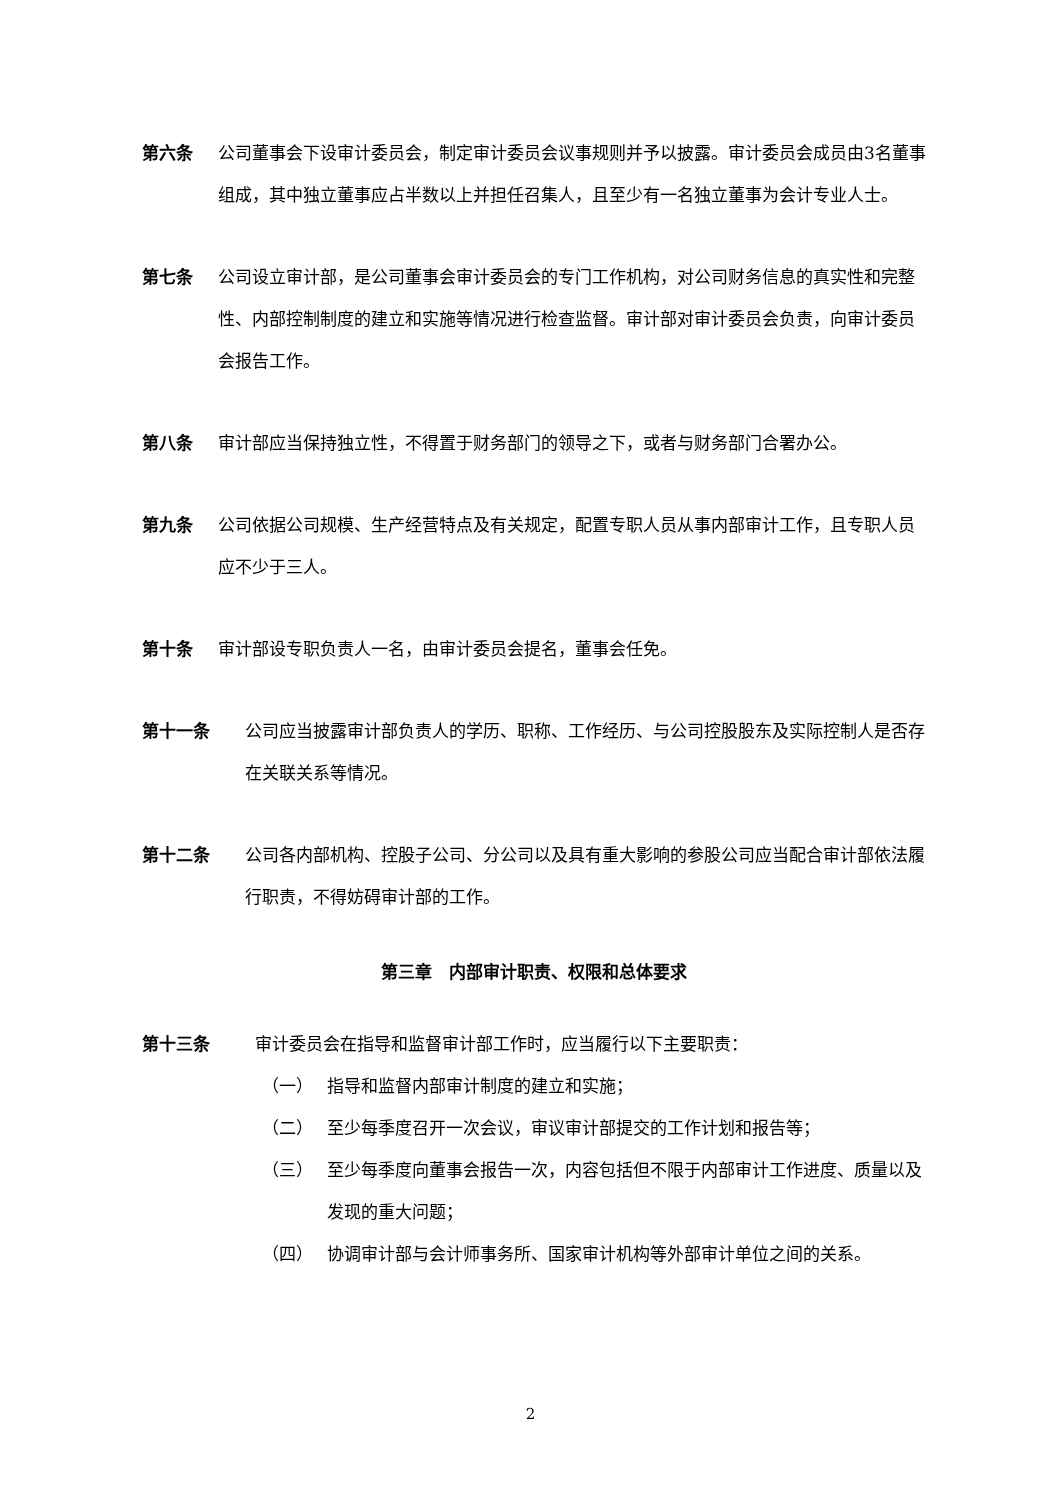第六条 公司董事会下设审计委员会，制定审计委员会议事规则并予以披露。审计委员会成员由3名董事组成，其中独立董事应占半数以上并担任召集人，且至少有一名独立董事为会计专业人士。
第七条 公司设立审计部，是公司董事会审计委员会的专门工作机构，对公司财务信息的真实性和完整性、内部控制制度的建立和实施等情况进行检查监督。审计部对审计委员会负责，向审计委员会报告工作。
第八条 审计部应当保持独立性，不得置于财务部门的领导之下，或者与财务部门合署办公。
第九条 公司依据公司规模、生产经营特点及有关规定，配置专职人员从事内部审计工作，且专职人员应不少于三人。
第十条 审计部设专职负责人一名，由审计委员会提名，董事会任免。
第十一条 公司应当披露审计部负责人的学历、职称、工作经历、与公司控股股东及实际控制人是否存在关联关系等情况。
第十二条 公司各内部机构、控股子公司、分公司以及具有重大影响的参股公司应当配合审计部依法履行职责，不得妨碍审计部的工作。
第三章　内部审计职责、权限和总体要求
第十三条 审计委员会在指导和监督审计部工作时，应当履行以下主要职责：
（一） 指导和监督内部审计制度的建立和实施；
（二） 至少每季度召开一次会议，审议审计部提交的工作计划和报告等；
（三） 至少每季度向董事会报告一次，内容包括但不限于内部审计工作进度、质量以及发现的重大问题；
（四） 协调审计部与会计师事务所、国家审计机构等外部审计单位之间的关系。
2